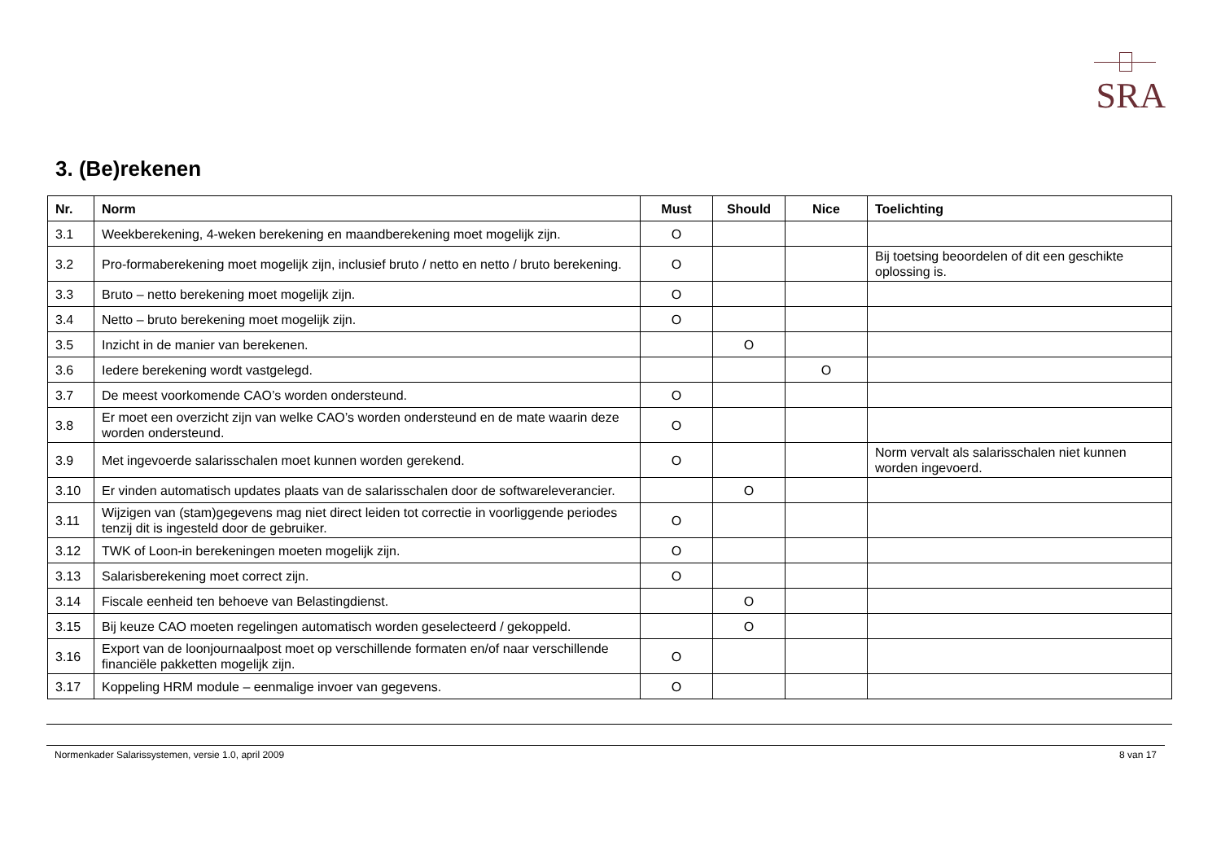SRA
3. (Be)rekenen
| Nr. | Norm | Must | Should | Nice | Toelichting |
| --- | --- | --- | --- | --- | --- |
| 3.1 | Weekberekening, 4-weken berekening en maandberekening moet mogelijk zijn. | O | | | |
| 3.2 | Pro-formaberekening moet mogelijk zijn, inclusief bruto / netto en netto / bruto berekening. | O | | | Bij toetsing beoordelen of dit een geschikte oplossing is. |
| 3.3 | Bruto – netto berekening moet mogelijk zijn. | O | | | |
| 3.4 | Netto – bruto berekening moet mogelijk zijn. | O | | | |
| 3.5 | Inzicht in de manier van berekenen. | | O | | |
| 3.6 | Iedere berekening wordt vastgelegd. | | | O | |
| 3.7 | De meest voorkomende CAO’s worden ondersteund. | O | | | |
| 3.8 | Er moet een overzicht zijn van welke CAO’s worden ondersteund en de mate waarin deze worden ondersteund. | O | | | |
| 3.9 | Met ingevoerde salarisschalen moet kunnen worden gerekend. | O | | | Norm vervalt als salarisschalen niet kunnen worden ingevoerd. |
| 3.10 | Er vinden automatisch updates plaats van de salarisschalen door de softwareleverancier. | | O | | |
| 3.11 | Wijzigen van (stam)gegevens mag niet direct leiden tot correctie in voorliggende periodes tenzij dit is ingesteld door de gebruiker. | O | | | |
| 3.12 | TWK of Loon-in berekeningen moeten mogelijk zijn. | O | | | |
| 3.13 | Salarisberekening moet correct zijn. | O | | | |
| 3.14 | Fiscale eenheid ten behoeve van Belastingdienst. | | O | | |
| 3.15 | Bij keuze CAO moeten regelingen automatisch worden geselecteerd / gekoppeld. | | O | | |
| 3.16 | Export van de loonjournaalpost moet op verschillende formaten en/of naar verschillende financiële pakketten mogelijk zijn. | O | | | |
| 3.17 | Koppeling HRM module – eenmalige invoer van gegevens. | O | | | |
Normenkader Salarissystemen, versie 1.0, april 2009 8 van 17